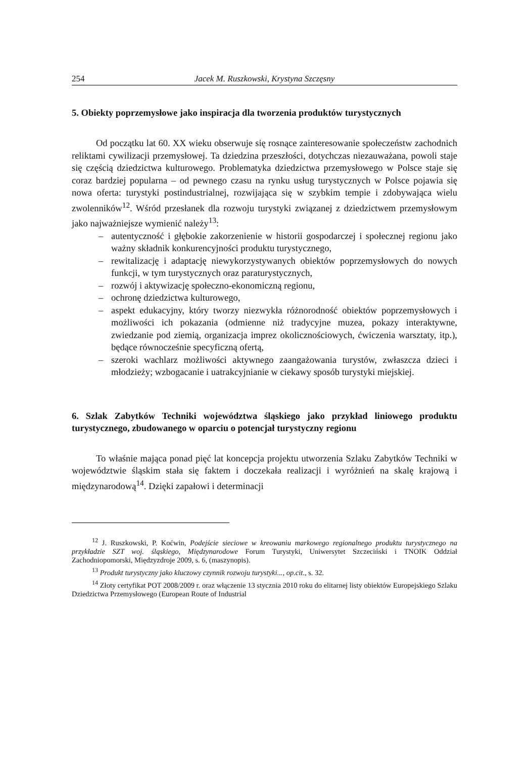254 Jacek M. Ruszkowski, Krystyna Szczęsny
5. Obiekty poprzemysłowe jako inspiracja dla tworzenia produktów turystycznych
Od początku lat 60. XX wieku obserwuje się rosnące zainteresowanie społeczeństw zachodnich reliktami cywilizacji przemysłowej. Ta dziedzina przeszłości, dotychczas niezauważana, powoli staje się częścią dziedzictwa kulturowego. Problematyka dziedzictwa przemysłowego w Polsce staje się coraz bardziej popularna – od pewnego czasu na rynku usług turystycznych w Polsce pojawia się nowa oferta: turystyki postindustrialnej, rozwijająca się w szybkim tempie i zdobywająca wielu zwolenników<sup>12</sup>. Wśród przesłanek dla rozwoju turystyki związanej z dziedzictwem przemysłowym jako najważniejsze wymienić należy<sup>13</sup>:
– autentyczność i głębokie zakorzenienie w historii gospodarczej i społecznej regionu jako ważny składnik konkurencyjności produktu turystycznego,
– rewitalizację i adaptację niewykorzystywanych obiektów poprzemysłowych do nowych funkcji, w tym turystycznych oraz paraturystycznych,
– rozwój i aktywizację społeczno-ekonomiczną regionu,
– ochronę dziedzictwa kulturowego,
– aspekt edukacyjny, który tworzy niezwykła różnorodność obiektów poprzemysłowych i możliwości ich pokazania (odmienne niż tradycyjne muzea, pokazy interaktywne, zwiedzanie pod ziemią, organizacja imprez okolicznościowych, ćwiczenia warsztaty, itp.), będące równocześnie specyficzną ofertą,
– szeroki wachlarz możliwości aktywnego zaangażowania turystów, zwłaszcza dzieci i młodzieży; wzbogacanie i uatrakcyjnianie w ciekawy sposób turystyki miejskiej.
6. Szlak Zabytków Techniki województwa śląskiego jako przykład liniowego produktu turystycznego, zbudowanego w oparciu o potencjał turystyczny regionu
To właśnie mająca ponad pięć lat koncepcja projektu utworzenia Szlaku Zabytków Techniki w województwie śląskim stała się faktem i doczekała realizacji i wyróżnień na skalę krajową i międzynarodową<sup>14</sup>. Dzięki zapałowi i determinacji
<sup>12</sup> J. Ruszkowski, P. Koćwin, Podejście sieciowe w kreowaniu markowego regionalnego produktu turystycznego na przykładzie SZT woj. śląskiego, Międzynarodowe Forum Turystyki, Uniwersytet Szczeciński i TNOIK Oddział Zachodniopomorski, Międzyzdroje 2009, s. 6, (maszynopis).
<sup>13</sup> Produkt turystyczny jako kluczowy czynnik rozwoju turystyki..., op.cit., s. 32.
<sup>14</sup> Złoty certyfikat POT 2008/2009 r. oraz włączenie 13 stycznia 2010 roku do elitarnej listy obiektów Europejskiego Szlaku Dziedzictwa Przemysłowego (European Route of Industrial